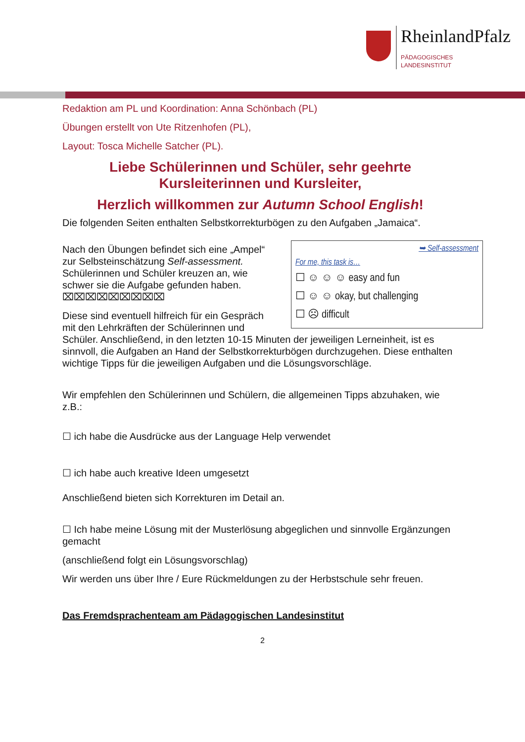RheinlandPfalz
PÄDAGOGISCHES
LANDESINSTITUT
Redaktion am PL und Koordination: Anna Schönbach (PL)
Übungen erstellt von Ute Ritzenhofen (PL),
Layout: Tosca Michelle Satcher (PL).
Liebe Schülerinnen und Schüler, sehr geehrte
Kursleiterinnen und Kursleiter,
Herzlich willkommen zur Autumn School English!
Die folgenden Seiten enthalten Selbstkorrekturbögen zu den Aufgaben „Jamaica“.
➥ Self-assessment
For me, this task is…
☐ ☺ ☺ ☺ easy and fun
☐ ☺ ☺ okay, but challenging
☐ ☹ difficult
Nach den Übungen befindet sich eine „Ampel“ zur Selbsteinschätzung Self-assessment. Schülerinnen und Schüler kreuzen an, wie schwer sie die Aufgabe gefunden haben. ⌧⌧⌧⌧⌧⌧⌧⌧⌧
Diese sind eventuell hilfreich für ein Gespräch mit den Lehrkräften der Schülerinnen und Schüler. Anschließend, in den letzten 10-15 Minuten der jeweiligen Lerneinheit, ist es sinnvoll, die Aufgaben an Hand der Selbstkorrekturbögen durchzugehen. Diese enthalten wichtige Tipps für die jeweiligen Aufgaben und die Lösungsvorschläge.
Wir empfehlen den Schülerinnen und Schülern, die allgemeinen Tipps abzuhaken, wie z.B.:
☐ ich habe die Ausdrücke aus der Language Help verwendet
☐ ich habe auch kreative Ideen umgesetzt
Anschließend bieten sich Korrekturen im Detail an.
☐ Ich habe meine Lösung mit der Musterlösung abgeglichen und sinnvolle Ergänzungen gemacht
(anschließend folgt ein Lösungsvorschlag)
Wir werden uns über Ihre / Eure Rückmeldungen zu der Herbstschule sehr freuen.
Das Fremdsprachenteam am Pädagogischen Landesinstitut
2